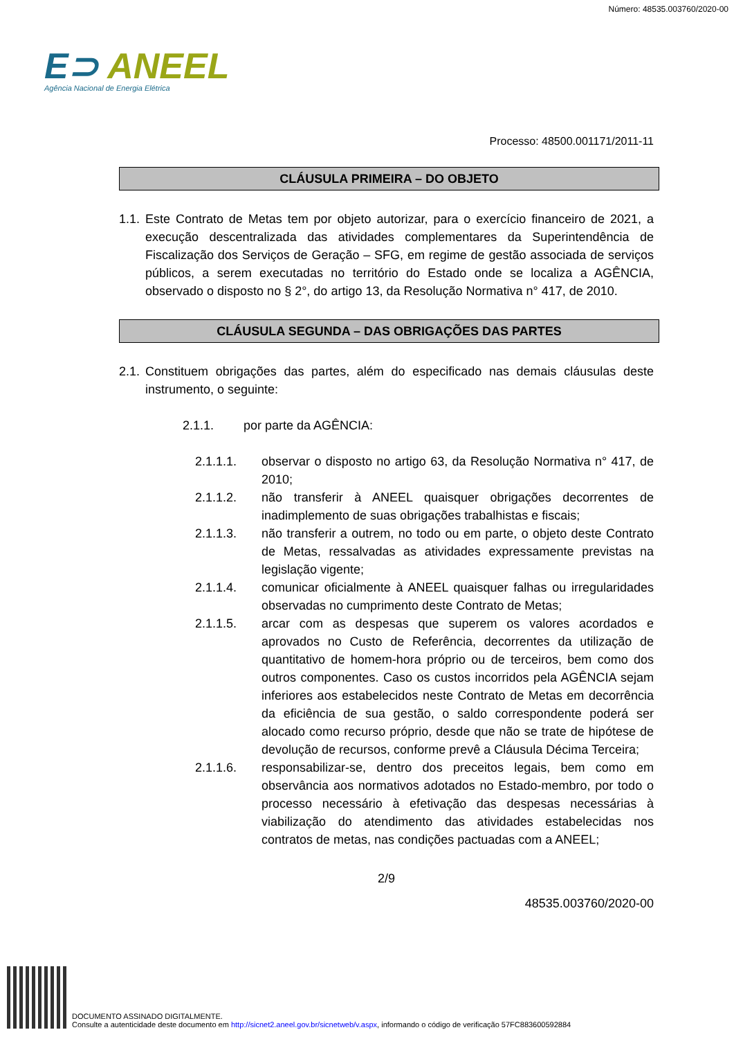Número: 48535.003760/2020-00
E⊃ ANEEL
Agência Nacional de Energia Elétrica
Processo: 48500.001171/2011-11
CLÁUSULA PRIMEIRA – DO OBJETO
1.1. Este Contrato de Metas tem por objeto autorizar, para o exercício financeiro de 2021, a execução descentralizada das atividades complementares da Superintendência de Fiscalização dos Serviços de Geração – SFG, em regime de gestão associada de serviços públicos, a serem executadas no território do Estado onde se localiza a AGÊNCIA, observado o disposto no § 2°, do artigo 13, da Resolução Normativa n° 417, de 2010.
CLÁUSULA SEGUNDA – DAS OBRIGAÇÕES DAS PARTES
2.1. Constituem obrigações das partes, além do especificado nas demais cláusulas deste instrumento, o seguinte:
2.1.1. por parte da AGÊNCIA:
2.1.1.1. observar o disposto no artigo 63, da Resolução Normativa n° 417, de 2010;
2.1.1.2. não transferir à ANEEL quaisquer obrigações decorrentes de inadimplemento de suas obrigações trabalhistas e fiscais;
2.1.1.3. não transferir a outrem, no todo ou em parte, o objeto deste Contrato de Metas, ressalvadas as atividades expressamente previstas na legislação vigente;
2.1.1.4. comunicar oficialmente à ANEEL quaisquer falhas ou irregularidades observadas no cumprimento deste Contrato de Metas;
2.1.1.5. arcar com as despesas que superem os valores acordados e aprovados no Custo de Referência, decorrentes da utilização de quantitativo de homem-hora próprio ou de terceiros, bem como dos outros componentes. Caso os custos incorridos pela AGÊNCIA sejam inferiores aos estabelecidos neste Contrato de Metas em decorrência da eficiência de sua gestão, o saldo correspondente poderá ser alocado como recurso próprio, desde que não se trate de hipótese de devolução de recursos, conforme prevê a Cláusula Décima Terceira;
2.1.1.6. responsabilizar-se, dentro dos preceitos legais, bem como em observância aos normativos adotados no Estado-membro, por todo o processo necessário à efetivação das despesas necessárias à viabilização do atendimento das atividades estabelecidas nos contratos de metas, nas condições pactuadas com a ANEEL;
2/9
48535.003760/2020-00
DOCUMENTO ASSINADO DIGITALMENTE.
Consulte a autenticidade deste documento em http://sicnet2.aneel.gov.br/sicnetweb/v.aspx, informando o código de verificação 57FC883600592884